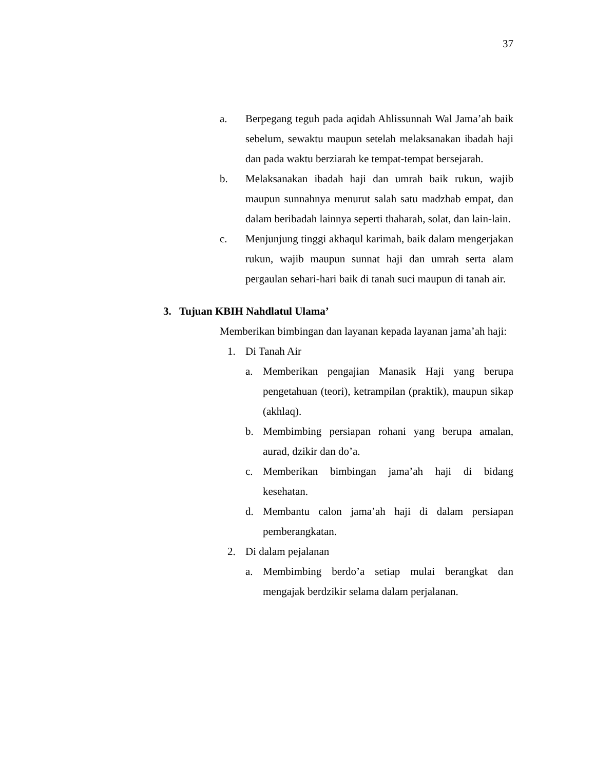37
a. Berpegang teguh pada aqidah Ahlissunnah Wal Jama’ah baik sebelum, sewaktu maupun setelah melaksanakan ibadah haji dan pada waktu berziarah ke tempat-tempat bersejarah.
b. Melaksanakan ibadah haji dan umrah baik rukun, wajib maupun sunnahnya menurut salah satu madzhab empat, dan dalam beribadah lainnya seperti thaharah, solat, dan lain-lain.
c. Menjunjung tinggi akhaqul karimah, baik dalam mengerjakan rukun, wajib maupun sunnat haji dan umrah serta alam pergaulan sehari-hari baik di tanah suci maupun di tanah air.
3. Tujuan KBIH Nahdlatul Ulama’
Memberikan bimbingan dan layanan kepada layanan jama’ah haji:
1. Di Tanah Air
a. Memberikan pengajian Manasik Haji yang berupa pengetahuan (teori), ketrampilan (praktik), maupun sikap (akhlaq).
b. Membimbing persiapan rohani yang berupa amalan, aurad, dzikir dan do’a.
c. Memberikan bimbingan jama’ah haji di bidang kesehatan.
d. Membantu calon jama’ah haji di dalam persiapan pemberangkatan.
2. Di dalam pejalanan
a. Membimbing berdo’a setiap mulai berangkat dan mengajak berdzikir selama dalam perjalanan.